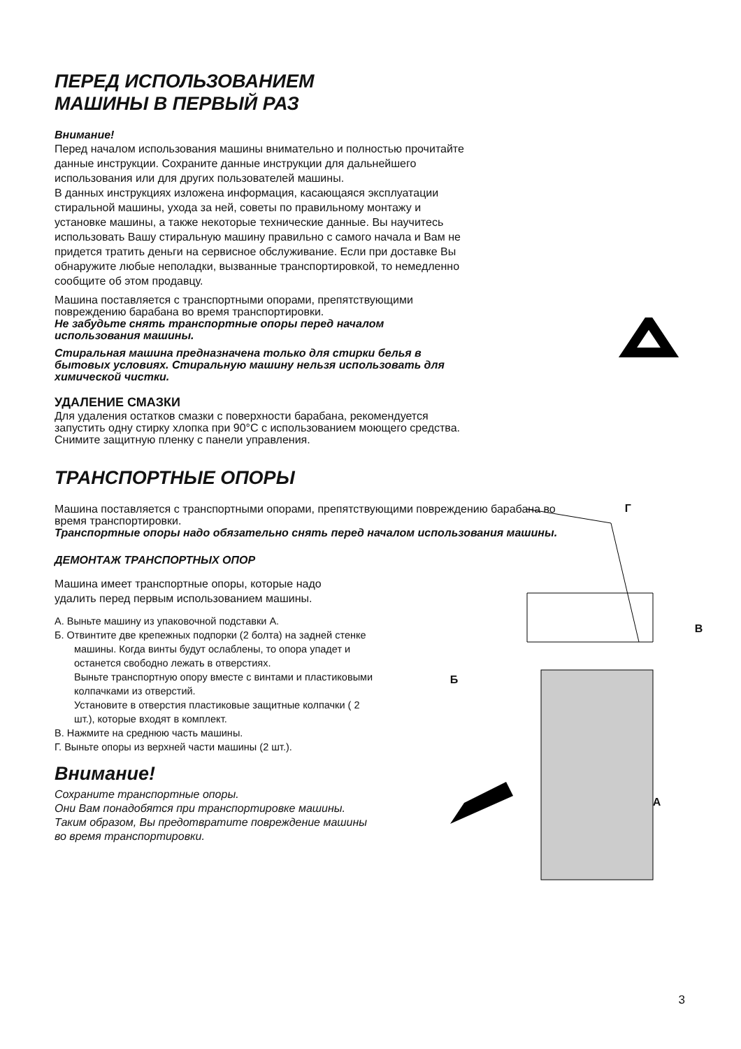ПЕРЕД ИСПОЛЬЗОВАНИЕМ
МАШИНЫ В ПЕРВЫЙ РАЗ
Внимание!
Перед началом использования машины внимательно и полностью прочитайте данные инструкции. Сохраните данные инструкции для дальнейшего использования или для других пользователей машины.
В данных инструкциях изложена информация, касающаяся эксплуатации стиральной машины, ухода за ней, советы по правильному монтажу и установке машины, а также некоторые технические данные. Вы научитесь использовать Вашу стиральную машину правильно с самого начала и Вам не придется тратить деньги на сервисное обслуживание. Если при доставке Вы обнаружите любые неполадки, вызванные транспортировкой, то немедленно сообщите об этом продавцу.
Машина поставляется с транспортными опорами, препятствующими повреждению барабана во время транспортировки.
Не забудьте снять транспортные опоры перед началом использования машины.
Стиральная машина предназначена только для стирки белья в бытовых условиях. Стиральную машину нельзя использовать для химической чистки.
УДАЛЕНИЕ СМАЗКИ
Для удаления остатков смазки с поверхности барабана, рекомендуется запустить одну стирку хлопка при 90°C с использованием моющего средства. Снимите защитную пленку с панели управления.
ТРАНСПОРТНЫЕ ОПОРЫ
Машина поставляется с транспортными опорами, препятствующими повреждению барабана во время транспортировки.
Транспортные опоры надо обязательно снять перед началом использования машины.
ДЕМОНТАЖ ТРАНСПОРТНЫХ ОПОР
Машина имеет транспортные опоры, которые надо удалить перед первым использованием машины.
А. Выньте машину из упаковочной подставки А.
Б. Отвинтите две крепежных подпорки (2 болта) на задней стенке машины. Когда винты будут ослаблены, то опора упадет и останется свободно лежать в отверстиях.
Выньте транспортную опору вместе с винтами и пластиковыми колпачками из отверстий.
Установите в отверстия пластиковые защитные колпачки ( 2 шт.), которые входят в комплект.
В. Нажмите на среднюю часть машины.
Г. Выньте опоры из верхней части машины (2 шт.).
Внимание!
Сохраните транспортные опоры.
Они Вам понадобятся при транспортировке машины. Таким образом, Вы предотвратите повреждение машины во время транспортировки.
Г
В
Б
А
3